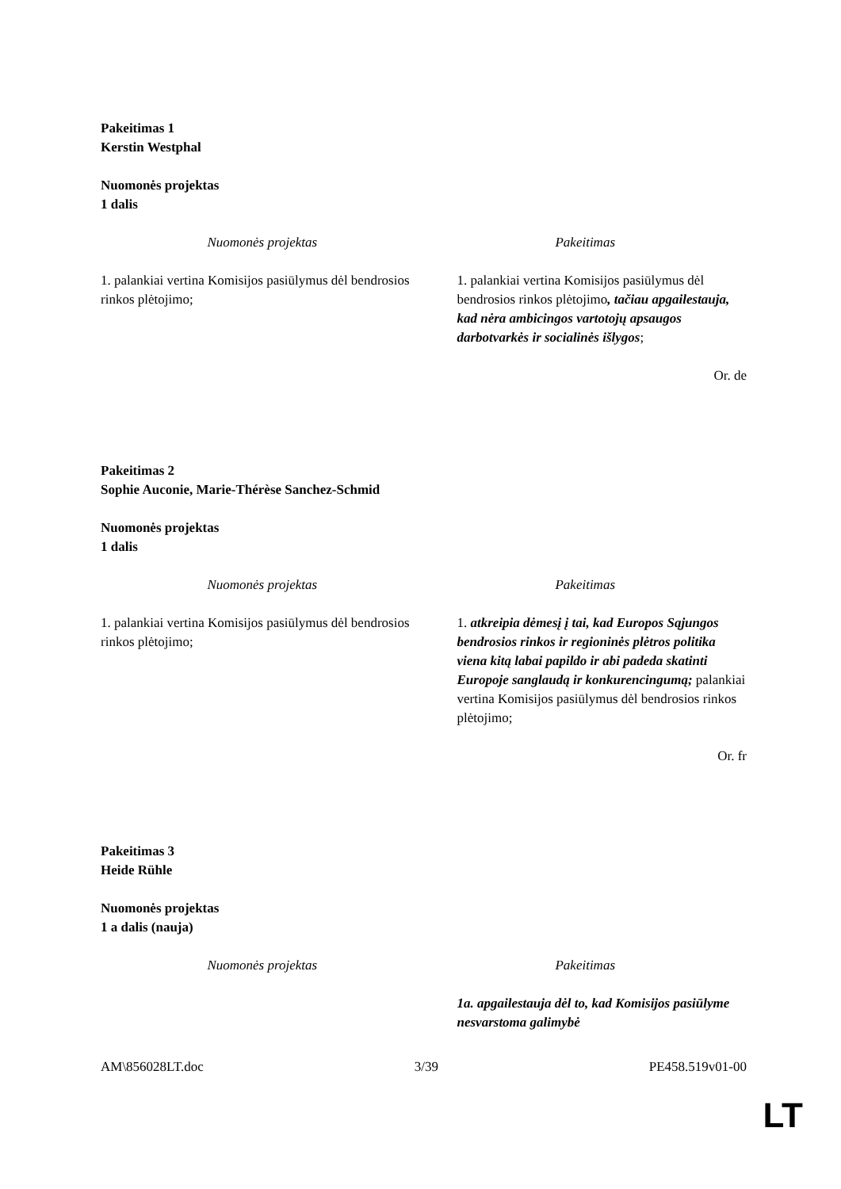Pakeitimas 1
Kerstin Westphal
Nuomonės projektas
1 dalis
| Nuomonės projektas | Pakeitimas |
| --- | --- |
| 1. palankiai vertina Komisijos pasiūlymus dėl bendrosios rinkos plėtojimo; | 1. palankiai vertina Komisijos pasiūlymus dėl bendrosios rinkos plėtojimo , tačiau apgailestauja, kad nėra ambicingos vartotojų apsaugos darbotvarkės ir socialinės išlygos ; |
Or. de
Pakeitimas 2
Sophie Auconie, Marie-Thérèse Sanchez-Schmid
Nuomonės projektas
1 dalis
| Nuomonės projektas | Pakeitimas |
| --- | --- |
| 1. palankiai vertina Komisijos pasiūlymus dėl bendrosios rinkos plėtojimo; | 1. atkreipia dėmesį į tai, kad Europos Sąjungos bendrosios rinkos ir regioninės plėtros politika viena kitą labai papildo ir abi padeda skatinti Europoje sanglaudą ir konkurencingumą; palankiai vertina Komisijos pasiūlymus dėl bendrosios rinkos plėtojimo; |
Or. fr
Pakeitimas 3
Heide Rühle
Nuomonės projektas
1 a dalis (nauja)
| Nuomonės projektas | Pakeitimas |
| --- | --- |
| | 1a. apgailestauja dėl to, kad Komisijos pasiūlyme nesvarstoma galimybė |
AM\856028LT.doc 3/39 PE458.519v01-00
LT